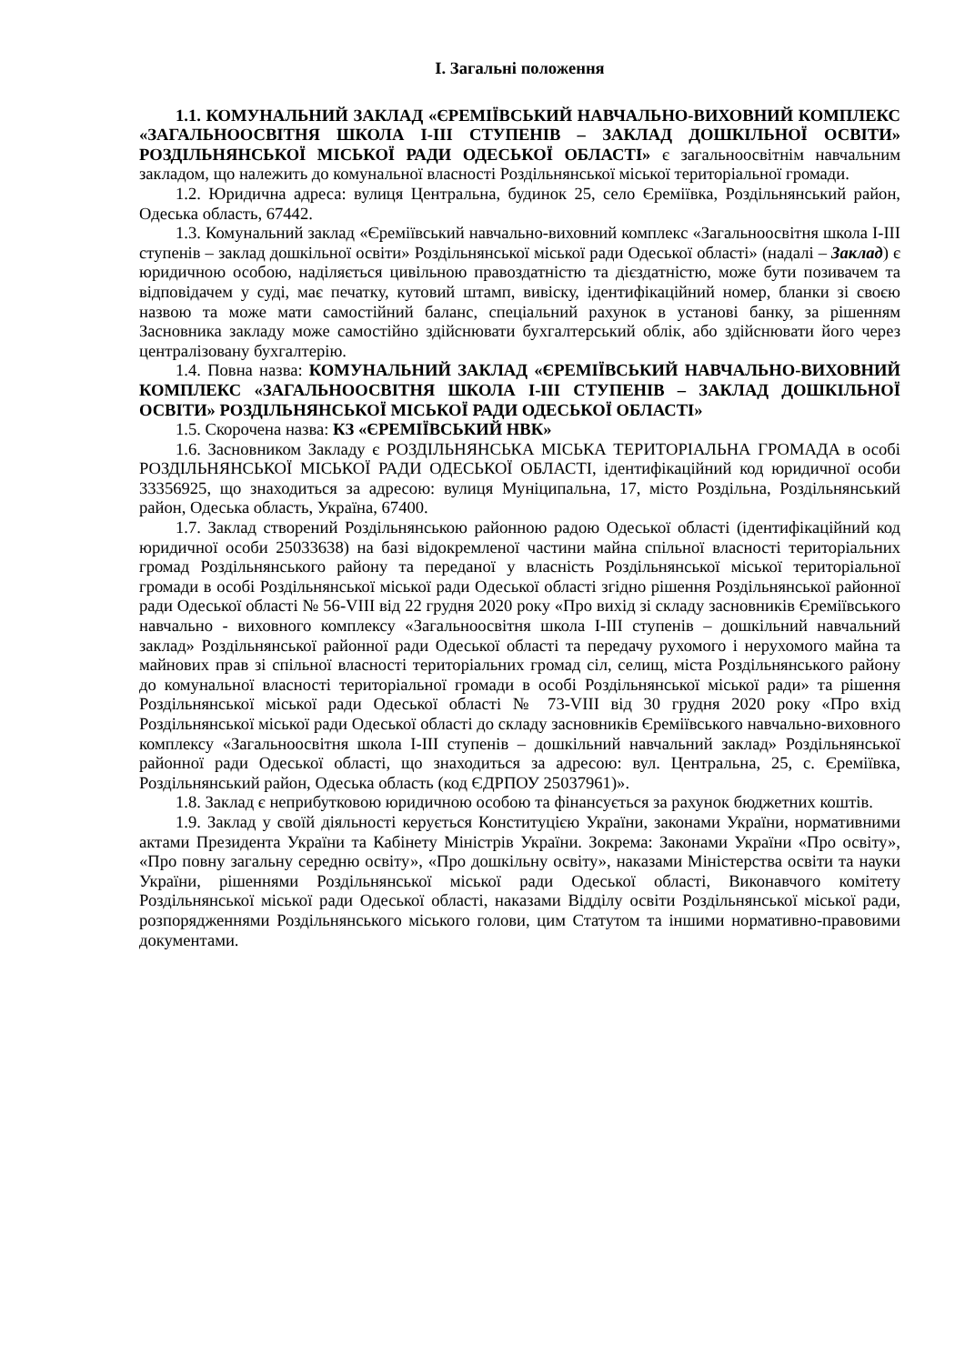І. Загальні положення
1.1. КОМУНАЛЬНИЙ ЗАКЛАД «ЄРЕМІЇВСЬКИЙ НАВЧАЛЬНО-ВИХОВНИЙ КОМПЛЕКС «ЗАГАЛЬНООСВІТНЯ ШКОЛА І-ІІІ СТУПЕНІВ – ЗАКЛАД ДОШКІЛЬНОЇ ОСВІТИ» РОЗДІЛЬНЯНСЬКОЇ МІСЬКОЇ РАДИ ОДЕСЬКОЇ ОБЛАСТІ» є загальноосвітнім навчальним закладом, що належить до комунальної власності Роздільнянської міської територіальної громади.
1.2. Юридична адреса: вулиця Центральна, будинок 25, село Єреміївка, Роздільнянський район, Одеська область, 67442.
1.3. Комунальний заклад «Єреміївський навчально-виховний комплекс «Загальноосвітня школа І-ІІІ ступенів – заклад дошкільної освіти» Роздільнянської міської ради Одеської області» (надалі – Заклад) є юридичною особою, наділяється цивільною правоздатністю та дієздатністю, може бути позивачем та відповідачем у суді, має печатку, кутовий штамп, вивіску, ідентифікаційний номер, бланки зі своєю назвою та може мати самостійний баланс, спеціальний рахунок в установі банку, за рішенням Засновника закладу може самостійно здійснювати бухгалтерський облік, або здійснювати його через централізовану бухгалтерію.
1.4. Повна назва: КОМУНАЛЬНИЙ ЗАКЛАД «ЄРЕМІЇВСЬКИЙ НАВЧАЛЬНО-ВИХОВНИЙ КОМПЛЕКС «ЗАГАЛЬНООСВІТНЯ ШКОЛА І-ІІІ СТУПЕНІВ – ЗАКЛАД ДОШКІЛЬНОЇ ОСВІТИ» РОЗДІЛЬНЯНСЬКОЇ МІСЬКОЇ РАДИ ОДЕСЬКОЇ ОБЛАСТІ»
1.5. Скорочена назва: КЗ «ЄРЕМІЇВСЬКИЙ НВК»
1.6. Засновником Закладу є РОЗДІЛЬНЯНСЬКА МІСЬКА ТЕРИТОРІАЛЬНА ГРОМАДА в особі РОЗДІЛЬНЯНСЬКОЇ МІСЬКОЇ РАДИ ОДЕСЬКОЇ ОБЛАСТІ, ідентифікаційний код юридичної особи 33356925, що знаходиться за адресою: вулиця Муніципальна, 17, місто Роздільна, Роздільнянський район, Одеська область, Україна, 67400.
1.7. Заклад створений Роздільнянською районною радою Одеської області (ідентифікаційний код юридичної особи 25033638) на базі відокремленої частини майна спільної власності територіальних громад Роздільнянського району та переданої у власність Роздільнянської міської територіальної громади в особі Роздільнянської міської ради Одеської області згідно рішення Роздільнянської районної ради Одеської області № 56-VIII від 22 грудня 2020 року «Про вихід зі складу засновників Єреміївського навчально - виховного комплексу «Загальноосвітня школа І-ІІІ ступенів – дошкільний навчальний заклад» Роздільнянської районної ради Одеської області та передачу рухомого і нерухомого майна та майнових прав зі спільної власності територіальних громад сіл, селищ, міста Роздільнянського району до комунальної власності територіальної громади в особі Роздільнянської міської ради» та рішення Роздільнянської міської ради Одеської області № 73-VIII від 30 грудня 2020 року «Про вхід Роздільнянської міської ради Одеської області до складу засновників Єреміївського навчально-виховного комплексу «Загальноосвітня школа І-ІІІ ступенів – дошкільний навчальний заклад» Роздільнянської районної ради Одеської області, що знаходиться за адресою: вул. Центральна, 25, с. Єреміївка, Роздільнянський район, Одеська область (код ЄДРПОУ 25037961)».
1.8. Заклад є неприбутковою юридичною особою та фінансується за рахунок бюджетних коштів.
1.9. Заклад у своїй діяльності керується Конституцією України, законами України, нормативними актами Президента України та Кабінету Міністрів України. Зокрема: Законами України «Про освіту», «Про повну загальну середню освіту», «Про дошкільну освіту», наказами Міністерства освіти та науки України, рішеннями Роздільнянської міської ради Одеської області, Виконавчого комітету Роздільнянської міської ради Одеської області, наказами Відділу освіти Роздільнянської міської ради, розпорядженнями Роздільнянського міського голови, цим Статутом та іншими нормативно-правовими документами.